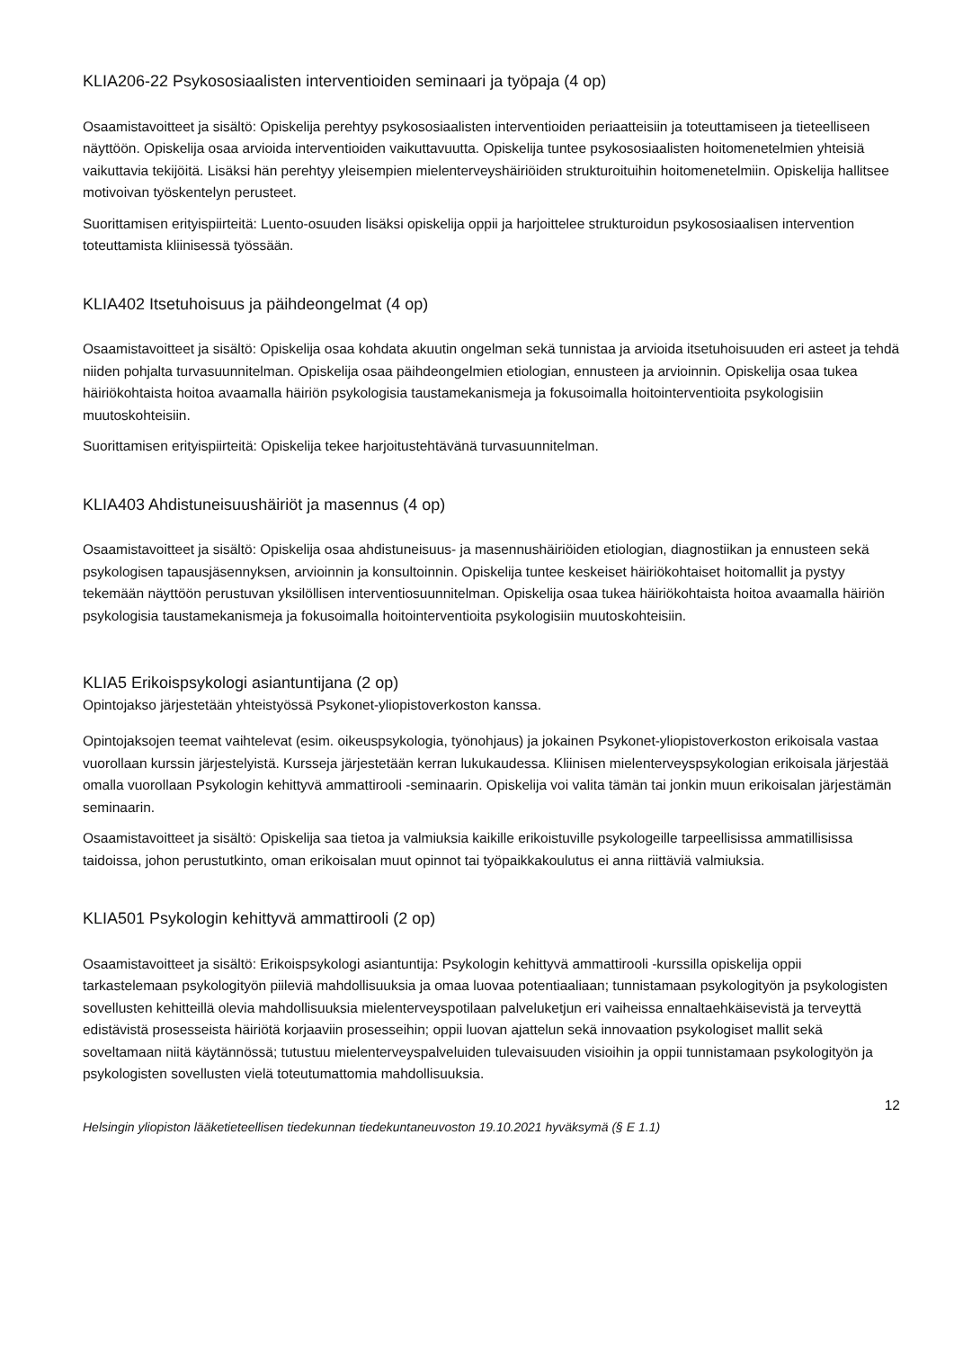KLIA206-22 Psykososiaalisten interventioiden seminaari ja työpaja (4 op)
Osaamistavoitteet ja sisältö: Opiskelija perehtyy psykososiaalisten interventioiden periaatteisiin ja toteuttamiseen ja tieteelliseen näyttöön. Opiskelija osaa arvioida interventioiden vaikuttavuutta. Opiskelija tuntee psykososiaalisten hoitomenetelmien yhteisiä vaikuttavia tekijöitä. Lisäksi hän perehtyy yleisempien mielenterveyshäiriöiden strukturoituihin hoitomenetelmiin. Opiskelija hallitsee motivoivan työskentelyn perusteet.
Suorittamisen erityispiirteitä: Luento-osuuden lisäksi opiskelija oppii ja harjoittelee strukturoidun psykososiaalisen intervention toteuttamista kliinisessä työssään.
KLIA402 Itsetuhoisuus ja päihdeongelmat (4 op)
Osaamistavoitteet ja sisältö: Opiskelija osaa kohdata akuutin ongelman sekä tunnistaa ja arvioida itsetuhoisuuden eri asteet ja tehdä niiden pohjalta turvasuunnitelman. Opiskelija osaa päihdeongelmien etiologian, ennusteen ja arvioinnin. Opiskelija osaa tukea häiriökohtaista hoitoa avaamalla häiriön psykologisia taustamekanismeja ja fokusoimalla hoitointerventioita psykologisiin muutoskohteisiin.
Suorittamisen erityispiirteitä: Opiskelija tekee harjoitustehtävänä turvasuunnitelman.
KLIA403 Ahdistuneisuushäiriöt ja masennus (4 op)
Osaamistavoitteet ja sisältö: Opiskelija osaa ahdistuneisuus- ja masennushäiriöiden etiologian, diagnostiikan ja ennusteen sekä psykologisen tapausjäsennyksen, arvioinnin ja konsultoinnin. Opiskelija tuntee keskeiset häiriökohtaiset hoitomallit ja pystyy tekemään näyttöön perustuvan yksilöllisen interventiosuunnitelman. Opiskelija osaa tukea häiriökohtaista hoitoa avaamalla häiriön psykologisia taustamekanismeja ja fokusoimalla hoitointerventioita psykologisiin muutoskohteisiin.
KLIA5 Erikoispsykologi asiantuntijana (2 op)
Opintojakso järjestetään yhteistyössä Psykonet-yliopistoverkoston kanssa.
Opintojaksojen teemat vaihtelevat (esim. oikeuspsykologia, työnohjaus) ja jokainen Psykonet-yliopistoverkoston erikoisala vastaa vuorollaan kurssin järjestelyistä. Kursseja järjestetään kerran lukukaudessa. Kliinisen mielenterveyspsykologian erikoisala järjestää omalla vuorollaan Psykologin kehittyvä ammattirooli -seminaarin. Opiskelija voi valita tämän tai jonkin muun erikoisalan järjestämän seminaarin.
Osaamistavoitteet ja sisältö: Opiskelija saa tietoa ja valmiuksia kaikille erikoistuville psykologeille tarpeellisissa ammatillisissa taidoissa, johon perustutkinto, oman erikoisalan muut opinnot tai työpaikkakoulutus ei anna riittäviä valmiuksia.
KLIA501 Psykologin kehittyvä ammattirooli (2 op)
Osaamistavoitteet ja sisältö: Erikoispsykologi asiantuntija: Psykologin kehittyvä ammattirooli -kurssilla opiskelija oppii tarkastelemaan psykologityön piileviä mahdollisuuksia ja omaa luovaa potentiaaliaan; tunnistamaan psykologityön ja psykologisten sovellusten kehitteillä olevia mahdollisuuksia mielenterveyspotilaan palveluketjun eri vaiheissa ennaltaehkäisevistä ja terveyttä edistävistä prosesseista häiriötä korjaaviin prosesseihin; oppii luovan ajattelun sekä innovaation psykologiset mallit sekä soveltamaan niitä käytännössä; tutustuu mielenterveyspalveluiden tulevaisuuden visioihin ja oppii tunnistamaan psykologityön ja psykologisten sovellusten vielä toteutumattomia mahdollisuuksia.
12
Helsingin yliopiston lääketieteellisen tiedekunnan tiedekuntaneuvoston 19.10.2021 hyväksymä (§ E 1.1)